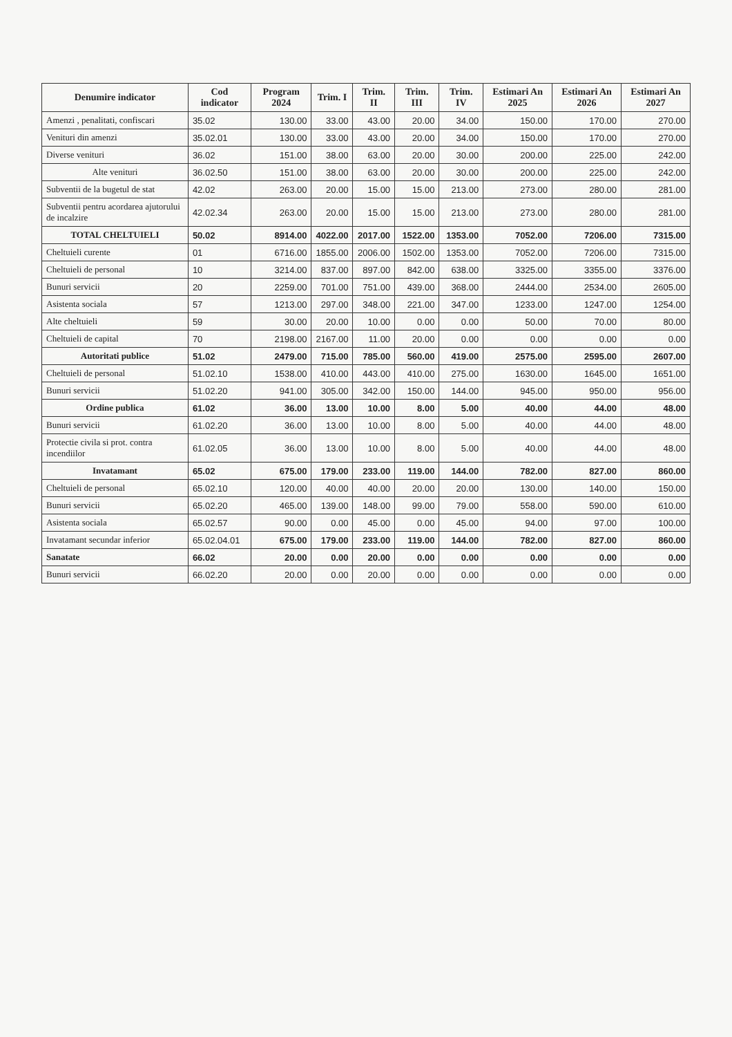| Denumire indicator | Cod indicator | Program 2024 | Trim. I | Trim. II | Trim. III | Trim. IV | Estimari An 2025 | Estimari An 2026 | Estimari An 2027 |
| --- | --- | --- | --- | --- | --- | --- | --- | --- | --- |
| Amenzi , penalitati, confiscari | 35.02 | 130.00 | 33.00 | 43.00 | 20.00 | 34.00 | 150.00 | 170.00 | 270.00 |
| Venituri din amenzi | 35.02.01 | 130.00 | 33.00 | 43.00 | 20.00 | 34.00 | 150.00 | 170.00 | 270.00 |
| Diverse venituri | 36.02 | 151.00 | 38.00 | 63.00 | 20.00 | 30.00 | 200.00 | 225.00 | 242.00 |
| Alte venituri | 36.02.50 | 151.00 | 38.00 | 63.00 | 20.00 | 30.00 | 200.00 | 225.00 | 242.00 |
| Subventii de la bugetul de stat | 42.02 | 263.00 | 20.00 | 15.00 | 15.00 | 213.00 | 273.00 | 280.00 | 281.00 |
| Subventii pentru acordarea ajutorului de incalzire | 42.02.34 | 263.00 | 20.00 | 15.00 | 15.00 | 213.00 | 273.00 | 280.00 | 281.00 |
| TOTAL CHELTUIELI | 50.02 | 8914.00 | 4022.00 | 2017.00 | 1522.00 | 1353.00 | 7052.00 | 7206.00 | 7315.00 |
| Cheltuieli curente | 01 | 6716.00 | 1855.00 | 2006.00 | 1502.00 | 1353.00 | 7052.00 | 7206.00 | 7315.00 |
| Cheltuieli de personal | 10 | 3214.00 | 837.00 | 897.00 | 842.00 | 638.00 | 3325.00 | 3355.00 | 3376.00 |
| Bunuri servicii | 20 | 2259.00 | 701.00 | 751.00 | 439.00 | 368.00 | 2444.00 | 2534.00 | 2605.00 |
| Asistenta sociala | 57 | 1213.00 | 297.00 | 348.00 | 221.00 | 347.00 | 1233.00 | 1247.00 | 1254.00 |
| Alte cheltuieli | 59 | 30.00 | 20.00 | 10.00 | 0.00 | 0.00 | 50.00 | 70.00 | 80.00 |
| Cheltuieli de capital | 70 | 2198.00 | 2167.00 | 11.00 | 20.00 | 0.00 | 0.00 | 0.00 | 0.00 |
| Autoritati publice | 51.02 | 2479.00 | 715.00 | 785.00 | 560.00 | 419.00 | 2575.00 | 2595.00 | 2607.00 |
| Cheltuieli de personal | 51.02.10 | 1538.00 | 410.00 | 443.00 | 410.00 | 275.00 | 1630.00 | 1645.00 | 1651.00 |
| Bunuri servicii | 51.02.20 | 941.00 | 305.00 | 342.00 | 150.00 | 144.00 | 945.00 | 950.00 | 956.00 |
| Ordine publica | 61.02 | 36.00 | 13.00 | 10.00 | 8.00 | 5.00 | 40.00 | 44.00 | 48.00 |
| Bunuri servicii | 61.02.20 | 36.00 | 13.00 | 10.00 | 8.00 | 5.00 | 40.00 | 44.00 | 48.00 |
| Protectie civila si prot. contra incendiilor | 61.02.05 | 36.00 | 13.00 | 10.00 | 8.00 | 5.00 | 40.00 | 44.00 | 48.00 |
| Invatamant | 65.02 | 675.00 | 179.00 | 233.00 | 119.00 | 144.00 | 782.00 | 827.00 | 860.00 |
| Cheltuieli de personal | 65.02.10 | 120.00 | 40.00 | 40.00 | 20.00 | 20.00 | 130.00 | 140.00 | 150.00 |
| Bunuri servicii | 65.02.20 | 465.00 | 139.00 | 148.00 | 99.00 | 79.00 | 558.00 | 590.00 | 610.00 |
| Asistenta sociala | 65.02.57 | 90.00 | 0.00 | 45.00 | 0.00 | 45.00 | 94.00 | 97.00 | 100.00 |
| Invatamant secundar inferior | 65.02.04.01 | 675.00 | 179.00 | 233.00 | 119.00 | 144.00 | 782.00 | 827.00 | 860.00 |
| Sanatate | 66.02 | 20.00 | 0.00 | 20.00 | 0.00 | 0.00 | 0.00 | 0.00 | 0.00 |
| Bunuri servicii | 66.02.20 | 20.00 | 0.00 | 20.00 | 0.00 | 0.00 | 0.00 | 0.00 | 0.00 |